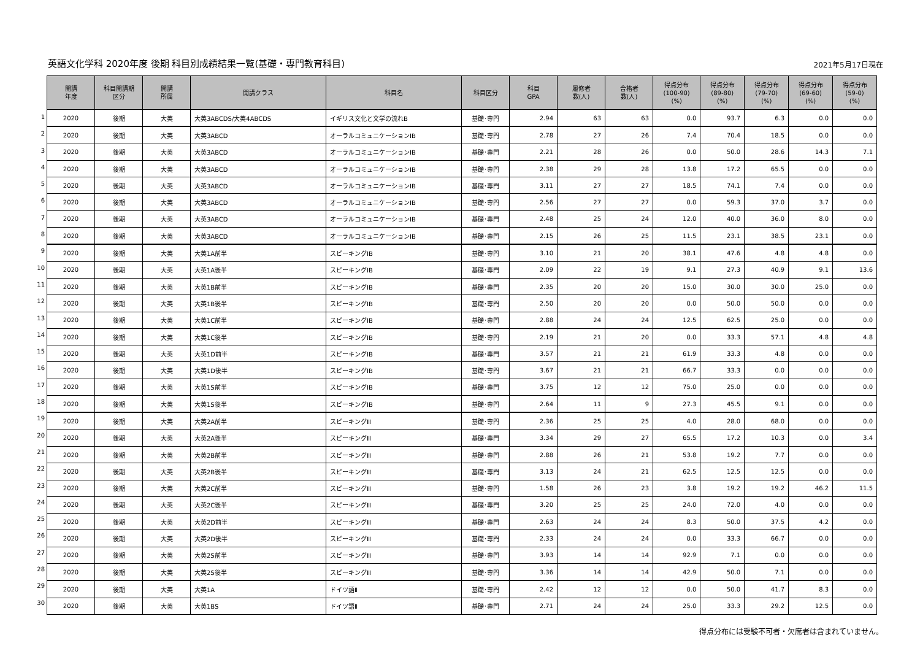英語文化学科 2020年度 後期 科目別成績結果一覧(基礎・専門教育科目)
2021年5月17日現在
1
2
3
4
5
6
7
8
9
10
11
12
13
14
15
16
17
18
19
20
21
22
23
24
25
26
27
28
29
30
| 開講 年度 | 科目開講期 区分 | 開講 所属 | 開講クラス | 科目名 | 科目区分 | 科目 GPA | 履修者 数(人) | 合格者 数(人) | 得点分布 (100-90) (%) | 得点分布 (89-80) (%) | 得点分布 (79-70) (%) | 得点分布 (69-60) (%) | 得点分布 (59-0) (%) |
| --- | --- | --- | --- | --- | --- | --- | --- | --- | --- | --- | --- | --- | --- |
| 2020 | 後期 | 大英 | 大英3ABCDS/大英4ABCDS | イギリス文化と文学の流れB | 基礎･専門 | 2.94 | 63 | 63 | 0.0 | 93.7 | 6.3 | 0.0 | 0.0 |
| 2020 | 後期 | 大英 | 大英3ABCD | オーラルコミュニケーションⅠB | 基礎･専門 | 2.78 | 27 | 26 | 7.4 | 70.4 | 18.5 | 0.0 | 0.0 |
| 2020 | 後期 | 大英 | 大英3ABCD | オーラルコミュニケーションⅠB | 基礎･専門 | 2.21 | 28 | 26 | 0.0 | 50.0 | 28.6 | 14.3 | 7.1 |
| 2020 | 後期 | 大英 | 大英3ABCD | オーラルコミュニケーションⅠB | 基礎･専門 | 2.38 | 29 | 28 | 13.8 | 17.2 | 65.5 | 0.0 | 0.0 |
| 2020 | 後期 | 大英 | 大英3ABCD | オーラルコミュニケーションⅠB | 基礎･専門 | 3.11 | 27 | 27 | 18.5 | 74.1 | 7.4 | 0.0 | 0.0 |
| 2020 | 後期 | 大英 | 大英3ABCD | オーラルコミュニケーションⅠB | 基礎･専門 | 2.56 | 27 | 27 | 0.0 | 59.3 | 37.0 | 3.7 | 0.0 |
| 2020 | 後期 | 大英 | 大英3ABCD | オーラルコミュニケーションⅠB | 基礎･専門 | 2.48 | 25 | 24 | 12.0 | 40.0 | 36.0 | 8.0 | 0.0 |
| 2020 | 後期 | 大英 | 大英3ABCD | オーラルコミュニケーションⅠB | 基礎･専門 | 2.15 | 26 | 25 | 11.5 | 23.1 | 38.5 | 23.1 | 0.0 |
| 2020 | 後期 | 大英 | 大英1A前半 | スピーキングⅠB | 基礎･専門 | 3.10 | 21 | 20 | 38.1 | 47.6 | 4.8 | 4.8 | 0.0 |
| 2020 | 後期 | 大英 | 大英1A後半 | スピーキングⅠB | 基礎･専門 | 2.09 | 22 | 19 | 9.1 | 27.3 | 40.9 | 9.1 | 13.6 |
| 2020 | 後期 | 大英 | 大英1B前半 | スピーキングⅠB | 基礎･専門 | 2.35 | 20 | 20 | 15.0 | 30.0 | 30.0 | 25.0 | 0.0 |
| 2020 | 後期 | 大英 | 大英1B後半 | スピーキングⅠB | 基礎･専門 | 2.50 | 20 | 20 | 0.0 | 50.0 | 50.0 | 0.0 | 0.0 |
| 2020 | 後期 | 大英 | 大英1C前半 | スピーキングⅠB | 基礎･専門 | 2.88 | 24 | 24 | 12.5 | 62.5 | 25.0 | 0.0 | 0.0 |
| 2020 | 後期 | 大英 | 大英1C後半 | スピーキングⅠB | 基礎･専門 | 2.19 | 21 | 20 | 0.0 | 33.3 | 57.1 | 4.8 | 4.8 |
| 2020 | 後期 | 大英 | 大英1D前半 | スピーキングⅠB | 基礎･専門 | 3.57 | 21 | 21 | 61.9 | 33.3 | 4.8 | 0.0 | 0.0 |
| 2020 | 後期 | 大英 | 大英1D後半 | スピーキングⅠB | 基礎･専門 | 3.67 | 21 | 21 | 66.7 | 33.3 | 0.0 | 0.0 | 0.0 |
| 2020 | 後期 | 大英 | 大英1S前半 | スピーキングⅠB | 基礎･専門 | 3.75 | 12 | 12 | 75.0 | 25.0 | 0.0 | 0.0 | 0.0 |
| 2020 | 後期 | 大英 | 大英1S後半 | スピーキングⅠB | 基礎･専門 | 2.64 | 11 | 9 | 27.3 | 45.5 | 9.1 | 0.0 | 0.0 |
| 2020 | 後期 | 大英 | 大英2A前半 | スピーキングⅢ | 基礎･専門 | 2.36 | 25 | 25 | 4.0 | 28.0 | 68.0 | 0.0 | 0.0 |
| 2020 | 後期 | 大英 | 大英2A後半 | スピーキングⅢ | 基礎･専門 | 3.34 | 29 | 27 | 65.5 | 17.2 | 10.3 | 0.0 | 3.4 |
| 2020 | 後期 | 大英 | 大英2B前半 | スピーキングⅢ | 基礎･専門 | 2.88 | 26 | 21 | 53.8 | 19.2 | 7.7 | 0.0 | 0.0 |
| 2020 | 後期 | 大英 | 大英2B後半 | スピーキングⅢ | 基礎･専門 | 3.13 | 24 | 21 | 62.5 | 12.5 | 12.5 | 0.0 | 0.0 |
| 2020 | 後期 | 大英 | 大英2C前半 | スピーキングⅢ | 基礎･専門 | 1.58 | 26 | 23 | 3.8 | 19.2 | 19.2 | 46.2 | 11.5 |
| 2020 | 後期 | 大英 | 大英2C後半 | スピーキングⅢ | 基礎･専門 | 3.20 | 25 | 25 | 24.0 | 72.0 | 4.0 | 0.0 | 0.0 |
| 2020 | 後期 | 大英 | 大英2D前半 | スピーキングⅢ | 基礎･専門 | 2.63 | 24 | 24 | 8.3 | 50.0 | 37.5 | 4.2 | 0.0 |
| 2020 | 後期 | 大英 | 大英2D後半 | スピーキングⅢ | 基礎･専門 | 2.33 | 24 | 24 | 0.0 | 33.3 | 66.7 | 0.0 | 0.0 |
| 2020 | 後期 | 大英 | 大英2S前半 | スピーキングⅢ | 基礎･専門 | 3.93 | 14 | 14 | 92.9 | 7.1 | 0.0 | 0.0 | 0.0 |
| 2020 | 後期 | 大英 | 大英2S後半 | スピーキングⅢ | 基礎･専門 | 3.36 | 14 | 14 | 42.9 | 50.0 | 7.1 | 0.0 | 0.0 |
| 2020 | 後期 | 大英 | 大英1A | ドイツ語Ⅱ | 基礎･専門 | 2.42 | 12 | 12 | 0.0 | 50.0 | 41.7 | 8.3 | 0.0 |
| 2020 | 後期 | 大英 | 大英1BS | ドイツ語Ⅱ | 基礎･専門 | 2.71 | 24 | 24 | 25.0 | 33.3 | 29.2 | 12.5 | 0.0 |
得点分布には受験不可者・欠席者は含まれていません。